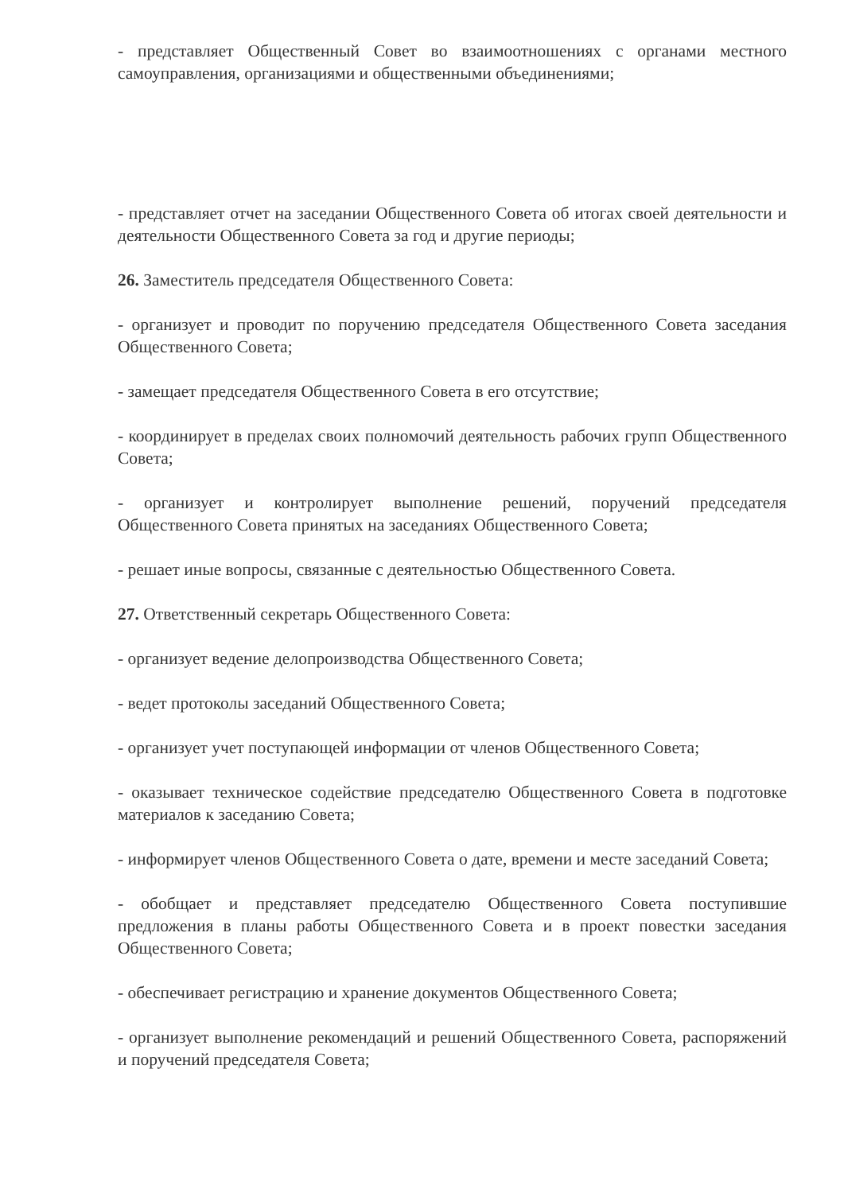- представляет Общественный Совет во взаимоотношениях с органами местного самоуправления, организациями и общественными объединениями;
- представляет отчет на заседании Общественного Совета об итогах своей деятельности и деятельности Общественного Совета за год и другие периоды;
26. Заместитель председателя Общественного Совета:
- организует и проводит по поручению председателя Общественного Совета заседания Общественного Совета;
- замещает председателя Общественного Совета в его отсутствие;
- координирует в пределах своих полномочий деятельность рабочих групп Общественного Совета;
- организует и контролирует выполнение решений, поручений председателя Общественного Совета принятых на заседаниях Общественного Совета;
- решает иные вопросы, связанные с деятельностью Общественного Совета.
27. Ответственный секретарь Общественного Совета:
- организует ведение делопроизводства Общественного Совета;
- ведет протоколы заседаний Общественного Совета;
- организует учет поступающей информации от членов Общественного Совета;
- оказывает техническое содействие председателю Общественного Совета в подготовке материалов к заседанию Совета;
- информирует членов Общественного Совета о дате, времени и месте заседаний Совета;
- обобщает и представляет председателю Общественного Совета поступившие предложения в планы работы Общественного Совета и в проект повестки заседания Общественного Совета;
- обеспечивает регистрацию и хранение документов Общественного Совета;
- организует выполнение рекомендаций и решений Общественного Совета, распоряжений и поручений председателя Совета;